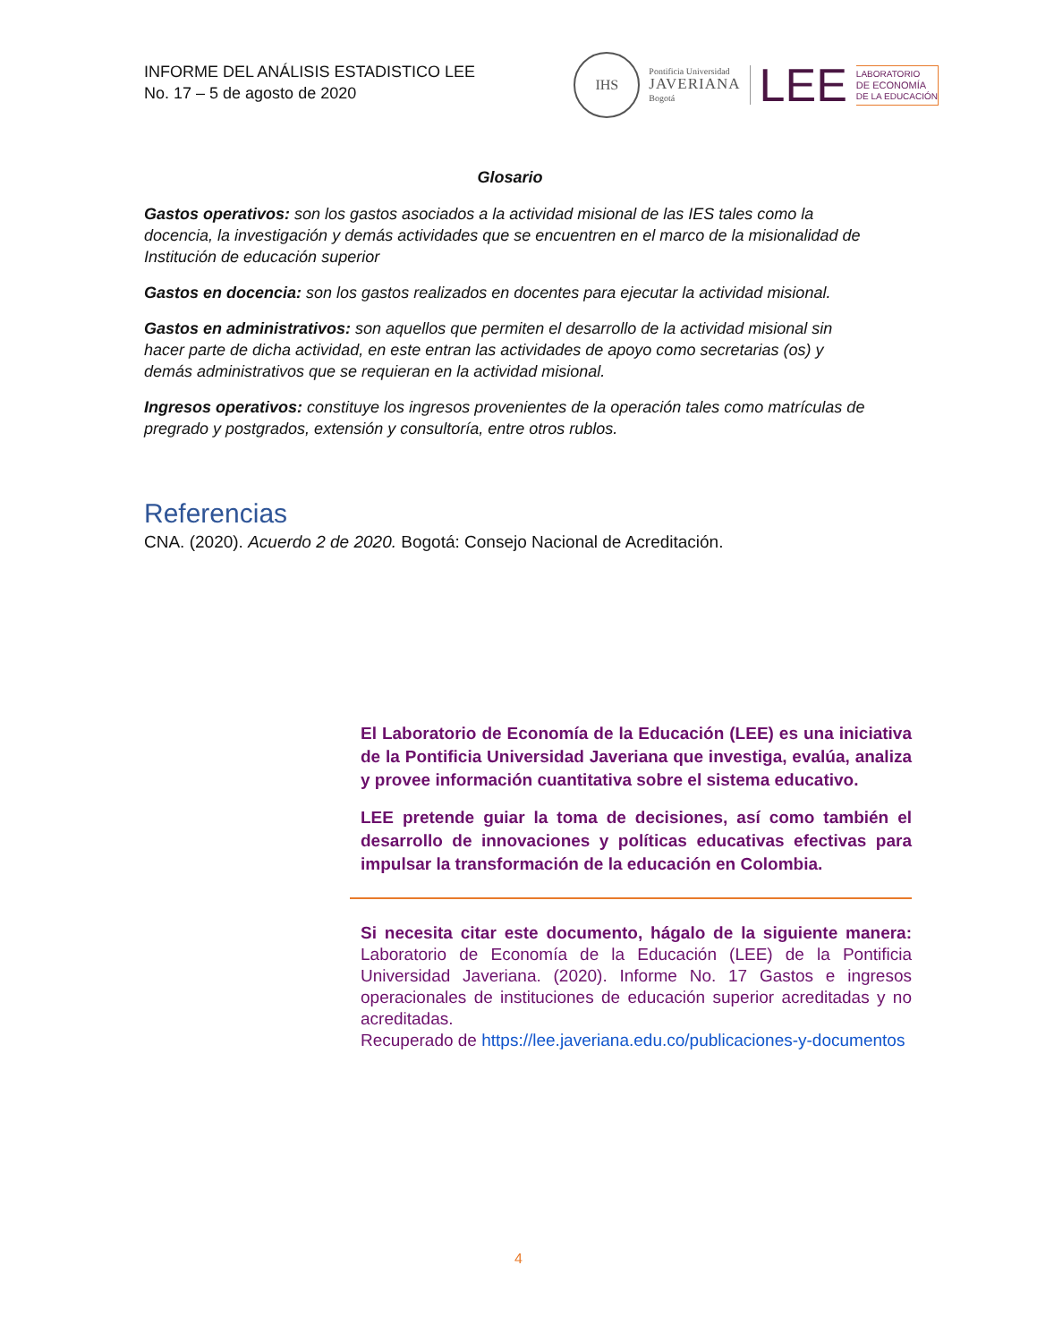INFORME DEL ANÁLISIS ESTADISTICO LEE
No. 17 – 5 de agosto de 2020
IHS
Pontificia Universidad
JAVERIANA
Bogotá
LEE
LABORATORIO
DE ECONOMÍA
DE LA EDUCACIÓN
Glosario
Gastos operativos: son los gastos asociados a la actividad misional de las IES tales como la docencia, la investigación y demás actividades que se encuentren en el marco de la misionalidad de Institución de educación superior
Gastos en docencia: son los gastos realizados en docentes para ejecutar la actividad misional.
Gastos en administrativos: son aquellos que permiten el desarrollo de la actividad misional sin hacer parte de dicha actividad, en este entran las actividades de apoyo como secretarias (os) y demás administrativos que se requieran en la actividad misional.
Ingresos operativos: constituye los ingresos provenientes de la operación tales como matrículas de pregrado y postgrados, extensión y consultoría, entre otros rublos.
Referencias
CNA. (2020). Acuerdo 2 de 2020. Bogotá: Consejo Nacional de Acreditación.
El Laboratorio de Economía de la Educación (LEE) es una iniciativa de la Pontificia Universidad Javeriana que investiga, evalúa, analiza y provee información cuantitativa sobre el sistema educativo.
LEE pretende guiar la toma de decisiones, así como también el desarrollo de innovaciones y políticas educativas efectivas para impulsar la transformación de la educación en Colombia.
Si necesita citar este documento, hágalo de la siguiente manera: Laboratorio de Economía de la Educación (LEE) de la Pontificia Universidad Javeriana. (2020). Informe No. 17 Gastos e ingresos operacionales de instituciones de educación superior acreditadas y no acreditadas.
Recuperado de https://lee.javeriana.edu.co/publicaciones-y-documentos
4